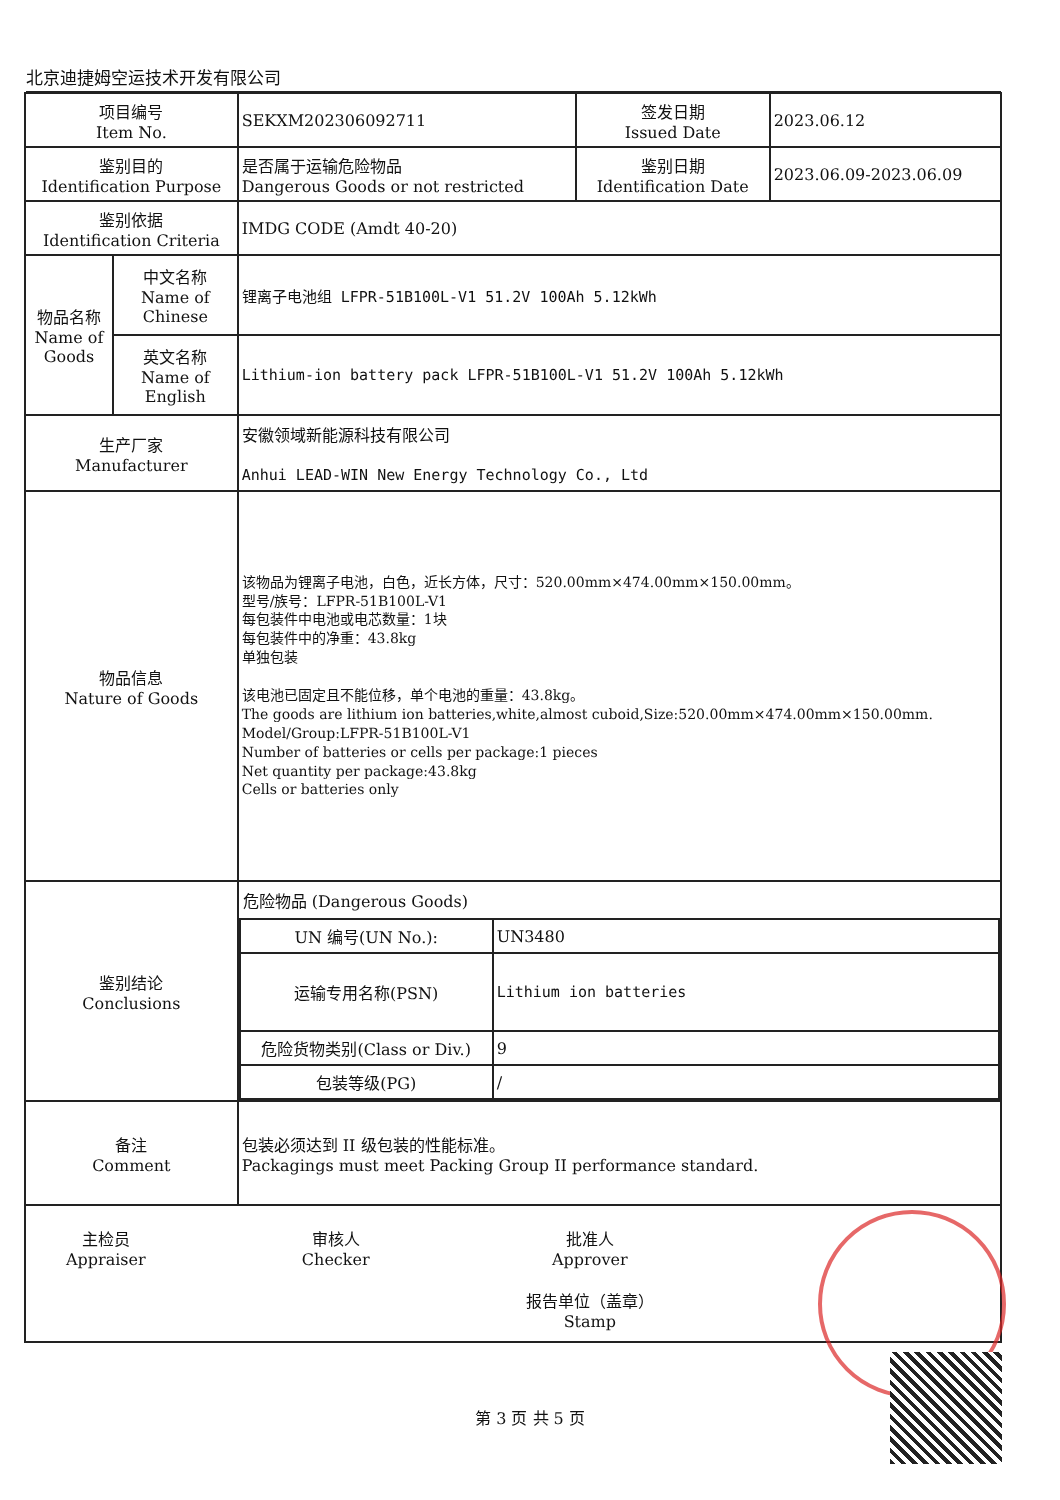北京迪捷姆空运技术开发有限公司
| 项目编号 Item No. | | SEKXM202306092711 | 签发日期 Issued Date | 2023.06.12 |
| 鉴别目的 Identification Purpose | | 是否属于运输危险物品 Dangerous Goods or not restricted | 鉴别日期 Identification Date | 2023.06.09-2023.06.09 |
| 鉴别依据 Identification Criteria | | IMDG CODE (Amdt 40-20) | | |
| 物品名称 Name of Goods | 中文名称 Name of Chinese | 锂离子电池组 LFPR-51B100L-V1 51.2V 100Ah 5.12kWh | | |
| | 英文名称 Name of English | Lithium-ion battery pack LFPR-51B100L-V1 51.2V 100Ah 5.12kWh | | |
| 生产厂家 Manufacturer | | 安徽领域新能源科技有限公司 Anhui LEAD-WIN New Energy Technology Co., Ltd | | |
| 物品信息 Nature of Goods | | 该物品为锂离子电池，白色，近长方体，尺寸：520.00mm×474.00mm×150.00mm。 型号/族号：LFPR-51B100L-V1 每包装件中电池或电芯数量：1块 每包装件中的净重：43.8kg 单独包装 该电池已固定且不能位移，单个电池的重量：43.8kg。 The goods are lithium ion batteries,white,almost cuboid,Size:520.00mm×474.00mm×150.00mm. Model/Group:LFPR-51B100L-V1 Number of batteries or cells per package:1 pieces Net quantity per package:43.8kg Cells or batteries only | | |
| 鉴别结论 Conclusions | | 危险物品 (Dangerous Goods) / UN 编号(UN No.): / UN3480 / / 运输专用名称(PSN) / Lithium ion batteries / / 危险货物类别(Class or Div.) / 9 / / 包装等级(PG) / / / | | |
| 备注 Comment | | 包装必须达到 II 级包装的性能标准。 Packagings must meet Packing Group II performance standard. | | |
| 主检员 Appraiser 审核人 Checker 批准人 Approver 报告单位（盖章） Stamp | | | | |
第 3 页 共 5 页